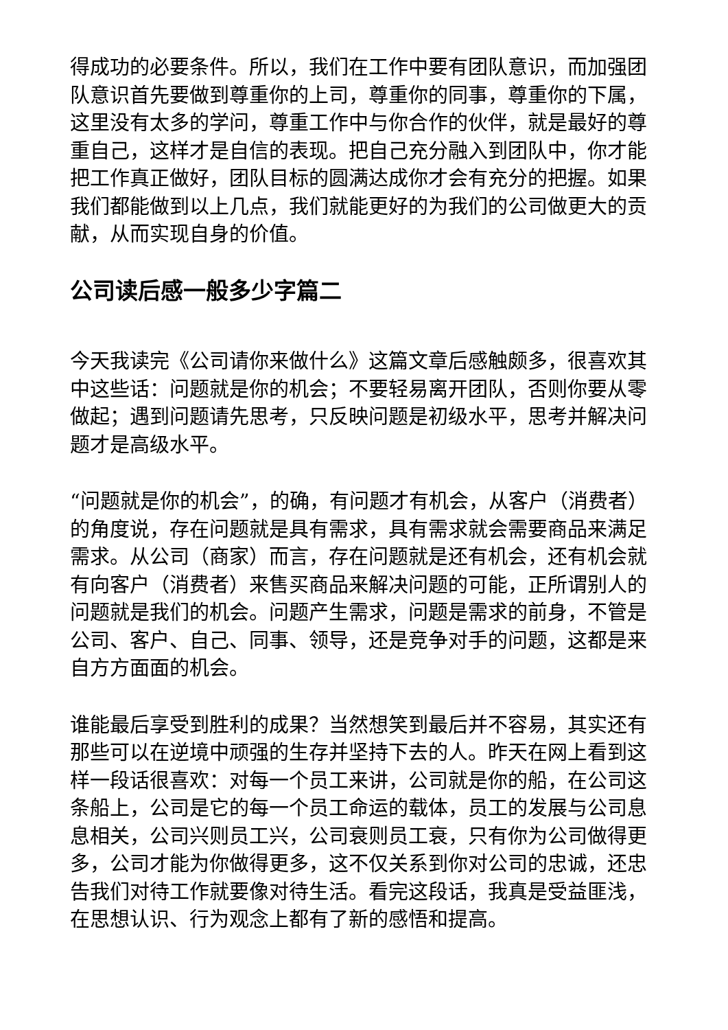得成功的必要条件。所以，我们在工作中要有团队意识，而加强团队意识首先要做到尊重你的上司，尊重你的同事，尊重你的下属，这里没有太多的学问，尊重工作中与你合作的伙伴，就是最好的尊重自己，这样才是自信的表现。把自己充分融入到团队中，你才能把工作真正做好，团队目标的圆满达成你才会有充分的把握。如果我们都能做到以上几点，我们就能更好的为我们的公司做更大的贡献，从而实现自身的价值。
公司读后感一般多少字篇二
今天我读完《公司请你来做什么》这篇文章后感触颇多，很喜欢其中这些话：问题就是你的机会；不要轻易离开团队，否则你要从零做起；遇到问题请先思考，只反映问题是初级水平，思考并解决问题才是高级水平。
“问题就是你的机会”，的确，有问题才有机会，从客户（消费者）的角度说，存在问题就是具有需求，具有需求就会需要商品来满足需求。从公司（商家）而言，存在问题就是还有机会，还有机会就有向客户（消费者）来售买商品来解决问题的可能，正所谓别人的问题就是我们的机会。问题产生需求，问题是需求的前身，不管是公司、客户、自己、同事、领导，还是竞争对手的问题，这都是来自方方面面的机会。
谁能最后享受到胜利的成果？当然想笑到最后并不容易，其实还有那些可以在逆境中顽强的生存并坚持下去的人。昨天在网上看到这样一段话很喜欢：对每一个员工来讲，公司就是你的船，在公司这条船上，公司是它的每一个员工命运的载体，员工的发展与公司息息相关，公司兴则员工兴，公司衰则员工衰，只有你为公司做得更多，公司才能为你做得更多，这不仅关系到你对公司的忠诚，还忠告我们对待工作就要像对待生活。看完这段话，我真是受益匪浅，在思想认识、行为观念上都有了新的感悟和提高。